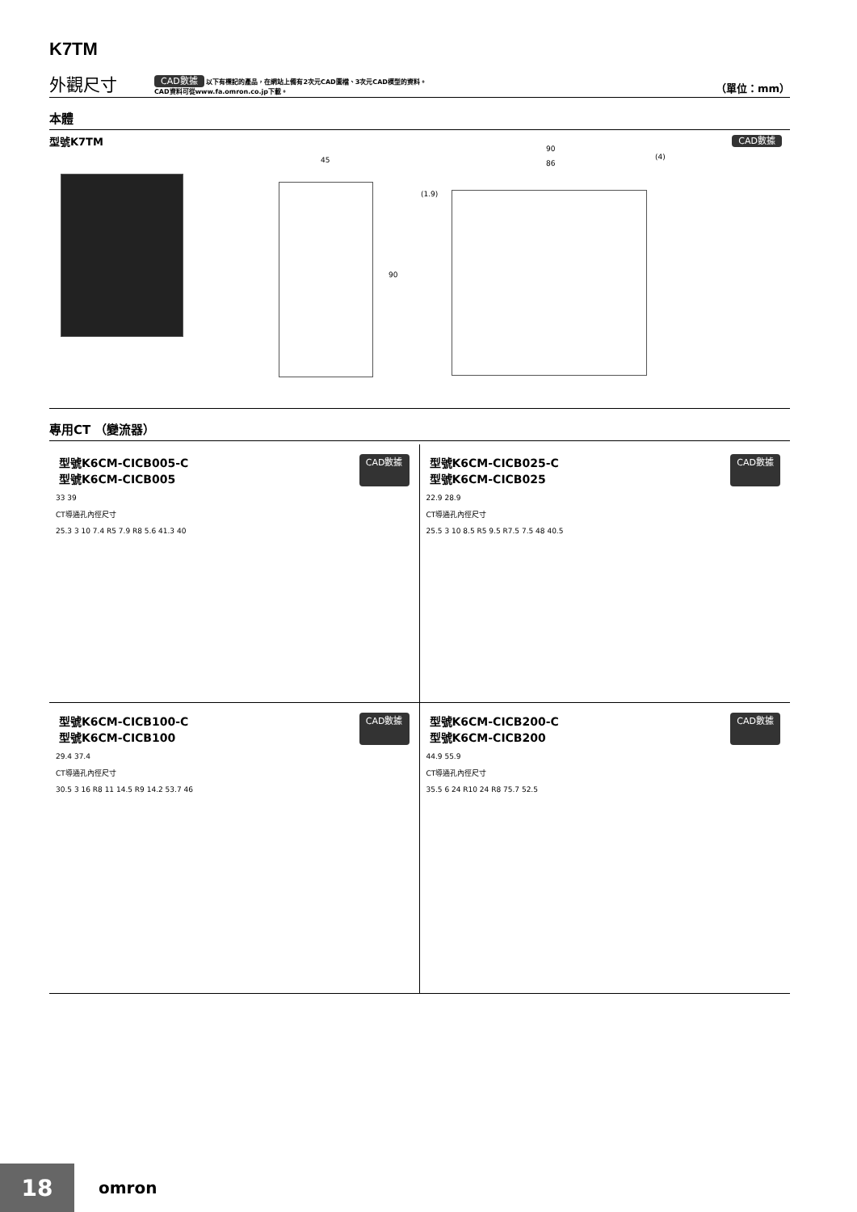K7TM
外觀尺寸
CAD數據 以下有標記的產品，在網站上備有2次元CAD圖檔、3次元CAD模型的資料。
CAD資料可從www.fa.omron.co.jp下載。
（單位：mm）
本體
型號K7TM
CAD數據
45
90
90
86
(4)
(1.9)
專用CT （變流器）
型號K6CM-CICB005-C
型號K6CM-CICB005 CAD數據
33 39
CT導通孔內徑尺寸
25.3 3 10 7.4 R5 7.9 R8 5.6 41.3 40
型號K6CM-CICB025-C
型號K6CM-CICB025 CAD數據
22.9 28.9
CT導通孔內徑尺寸
25.5 3 10 8.5 R5 9.5 R7.5 7.5 48 40.5
型號K6CM-CICB100-C
型號K6CM-CICB100 CAD數據
29.4 37.4
CT導通孔內徑尺寸
30.5 3 16 R8 11 14.5 R9 14.2 53.7 46
型號K6CM-CICB200-C
型號K6CM-CICB200 CAD數據
44.9 55.9
CT導通孔內徑尺寸
35.5 6 24 R10 24 R8 75.7 52.5
18 omron